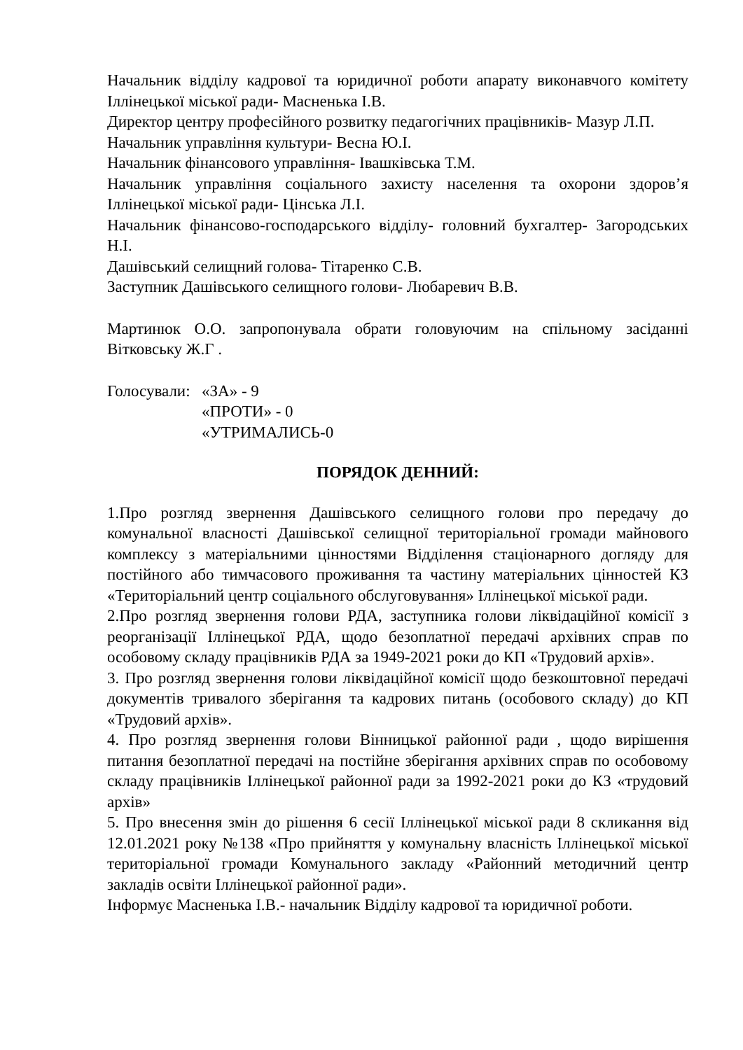Начальник відділу кадрової та юридичної роботи апарату виконавчого комітету Іллінецької міської ради- Масненька І.В.
Директор центру професійного розвитку педагогічних працівників- Мазур Л.П.
Начальник управління культури- Весна Ю.І.
Начальник фінансового управління- Івашківська Т.М.
Начальник управління соціального захисту населення та охорони здоров’я Іллінецької міської ради- Цінська Л.І.
Начальник фінансово-господарського відділу- головний бухгалтер- Загородських Н.І.
Дашівський селищний голова- Тітаренко С.В.
Заступник Дашівського селищного голови- Любаревич В.В.
Мартинюк О.О. запропонувала обрати головуючим на спільному засіданні Вітковську Ж.Г .
Голосували:
«ЗА» - 9
«ПРОТИ» - 0
«УТРИМАЛИСЬ-0
ПОРЯДОК ДЕННИЙ:
1.Про розгляд звернення Дашівського селищного голови про передачу до комунальної власності Дашівської селищної територіальної громади майнового комплексу з матеріальними цінностями Відділення стаціонарного догляду для постійного або тимчасового проживання та частину матеріальних цінностей КЗ «Територіальний центр соціального обслуговування» Іллінецької міської ради.
2.Про розгляд звернення голови РДА, заступника голови ліквідаційної комісії з реорганізації Іллінецької РДА, щодо безоплатної передачі архівних справ по особовому складу працівників РДА за 1949-2021 роки до КП «Трудовий архів».
3. Про розгляд звернення голови ліквідаційної комісії щодо безкоштовної передачі документів тривалого зберігання та кадрових питань (особового складу) до КП «Трудовий архів».
4. Про розгляд звернення голови Вінницької районної ради , щодо вирішення питання безоплатної передачі на постійне зберігання архівних справ по особовому складу працівників Іллінецької районної ради за 1992-2021 роки до КЗ «трудовий архів»
5. Про внесення змін до рішення 6 сесії Іллінецької міської ради 8 скликання від 12.01.2021 року №138 «Про прийняття у комунальну власність Іллінецької міської територіальної громади Комунального закладу «Районний методичний центр закладів освіти Іллінецької районної ради».
Інформує Масненька І.В.- начальник Відділу кадрової та юридичної роботи.